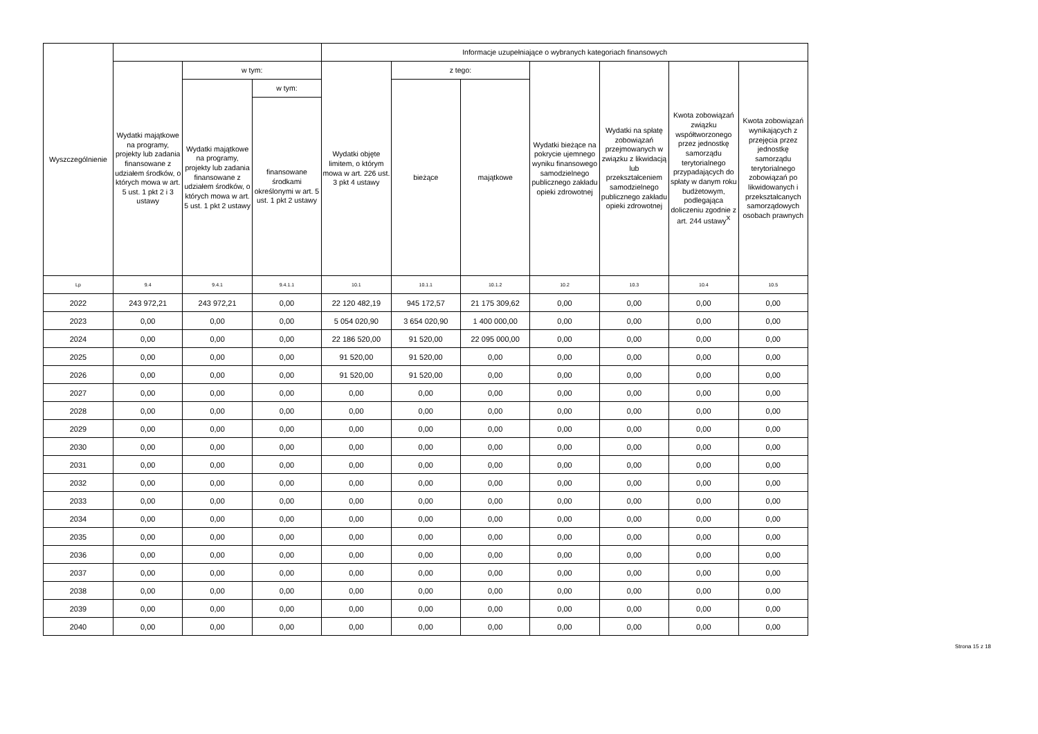| Wyszczególnienie | | | | Informacje uzupełniające o wybranych kategoriach finansowych | | | | | | |
| --- | --- | --- | --- | --- | --- | --- | --- | --- | --- | --- |
| | Wydatki majątkowe na programy, projekty lub zadania finansowane z udziałem środków, o których mowa w art. 5 ust. 1 pkt 2 i 3 ustawy | w tym: | | Wydatki objęte limitem, o którym mowa w art. 226 ust. 3 pkt 4 ustawy | z tego: | | Wydatki bieżące na pokrycie ujemnego wyniku finansowego samodzielnego publicznego zakładu opieki zdrowotnej | Wydatki na spłatę zobowiązań przejmowanych w związku z likwidacją lub przekształceniem samodzielnego publicznego zakładu opieki zdrowotnej | Kwota zobowiązań związku współtworzonego przez jednostkę samorządu terytorialnego przypadających do spłaty w danym roku budżetowym, podlegająca doliczeniu zgodnie z art. 244 ustawy<sup>X</sup> | Kwota zobowiązań wynikających z przejęcia przez jednostkę samorządu terytorialnego zobowiązań po likwidowanych i przekształcanych samorządowych osobach prawnych |
| | | Wydatki majątkowe na programy, projekty lub zadania finansowane z udziałem środków, o których mowa w art. 5 ust. 1 pkt 2 ustawy | w tym: | | bieżące | majątkowe | | | | |
| | | | finansowane środkami określonymi w art. 5 ust. 1 pkt 2 ustawy | | | | | | | |
| Lp | 9.4 | 9.4.1 | 9.4.1.1 | 10.1 | 10.1.1 | 10.1.2 | 10.2 | 10.3 | 10.4 | 10.5 |
| 2022 | 243 972,21 | 243 972,21 | 0,00 | 22 120 482,19 | 945 172,57 | 21 175 309,62 | 0,00 | 0,00 | 0,00 | 0,00 |
| 2023 | 0,00 | 0,00 | 0,00 | 5 054 020,90 | 3 654 020,90 | 1 400 000,00 | 0,00 | 0,00 | 0,00 | 0,00 |
| 2024 | 0,00 | 0,00 | 0,00 | 22 186 520,00 | 91 520,00 | 22 095 000,00 | 0,00 | 0,00 | 0,00 | 0,00 |
| 2025 | 0,00 | 0,00 | 0,00 | 91 520,00 | 91 520,00 | 0,00 | 0,00 | 0,00 | 0,00 | 0,00 |
| 2026 | 0,00 | 0,00 | 0,00 | 91 520,00 | 91 520,00 | 0,00 | 0,00 | 0,00 | 0,00 | 0,00 |
| 2027 | 0,00 | 0,00 | 0,00 | 0,00 | 0,00 | 0,00 | 0,00 | 0,00 | 0,00 | 0,00 |
| 2028 | 0,00 | 0,00 | 0,00 | 0,00 | 0,00 | 0,00 | 0,00 | 0,00 | 0,00 | 0,00 |
| 2029 | 0,00 | 0,00 | 0,00 | 0,00 | 0,00 | 0,00 | 0,00 | 0,00 | 0,00 | 0,00 |
| 2030 | 0,00 | 0,00 | 0,00 | 0,00 | 0,00 | 0,00 | 0,00 | 0,00 | 0,00 | 0,00 |
| 2031 | 0,00 | 0,00 | 0,00 | 0,00 | 0,00 | 0,00 | 0,00 | 0,00 | 0,00 | 0,00 |
| 2032 | 0,00 | 0,00 | 0,00 | 0,00 | 0,00 | 0,00 | 0,00 | 0,00 | 0,00 | 0,00 |
| 2033 | 0,00 | 0,00 | 0,00 | 0,00 | 0,00 | 0,00 | 0,00 | 0,00 | 0,00 | 0,00 |
| 2034 | 0,00 | 0,00 | 0,00 | 0,00 | 0,00 | 0,00 | 0,00 | 0,00 | 0,00 | 0,00 |
| 2035 | 0,00 | 0,00 | 0,00 | 0,00 | 0,00 | 0,00 | 0,00 | 0,00 | 0,00 | 0,00 |
| 2036 | 0,00 | 0,00 | 0,00 | 0,00 | 0,00 | 0,00 | 0,00 | 0,00 | 0,00 | 0,00 |
| 2037 | 0,00 | 0,00 | 0,00 | 0,00 | 0,00 | 0,00 | 0,00 | 0,00 | 0,00 | 0,00 |
| 2038 | 0,00 | 0,00 | 0,00 | 0,00 | 0,00 | 0,00 | 0,00 | 0,00 | 0,00 | 0,00 |
| 2039 | 0,00 | 0,00 | 0,00 | 0,00 | 0,00 | 0,00 | 0,00 | 0,00 | 0,00 | 0,00 |
| 2040 | 0,00 | 0,00 | 0,00 | 0,00 | 0,00 | 0,00 | 0,00 | 0,00 | 0,00 | 0,00 |
Strona 15 z 18